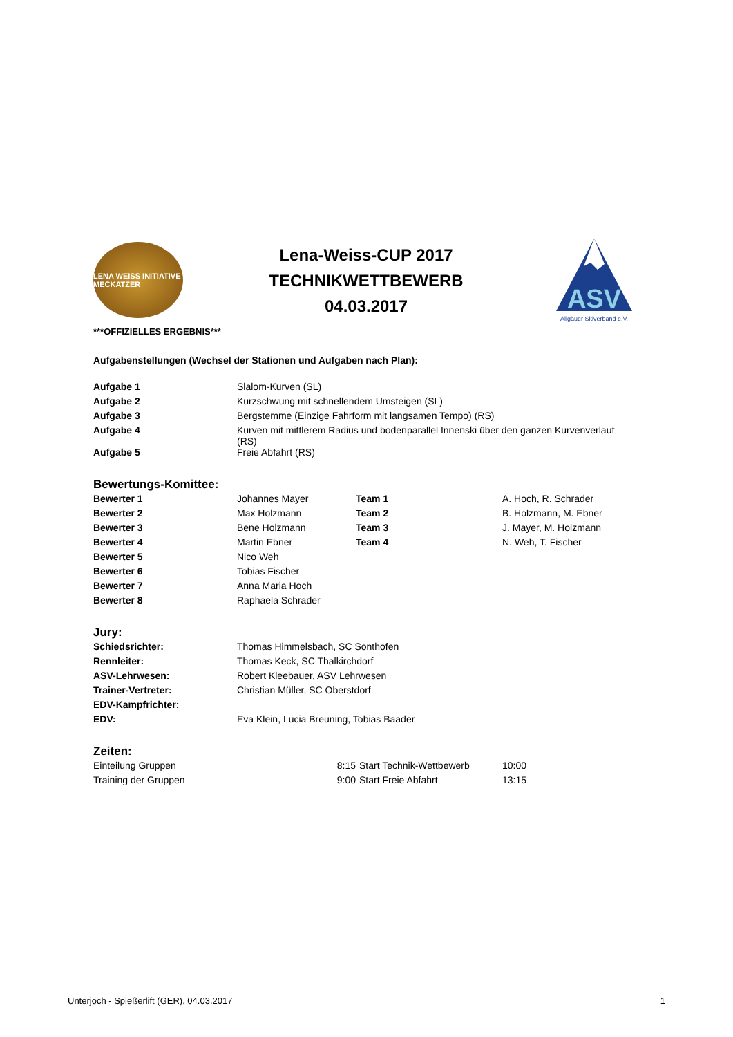LENA WEISS INITIATIVE MECKATZER
Lena-Weiss-CUP 2017
TECHNIKWETTBEWERB
04.03.2017
ASV
Allgäuer Skiverband e.V.
***OFFIZIELLES ERGEBNIS***
Aufgabenstellungen (Wechsel der Stationen und Aufgaben nach Plan):
| Aufgabe 1 | Slalom-Kurven (SL) |
| Aufgabe 2 | Kurzschwung mit schnellendem Umsteigen (SL) |
| Aufgabe 3 | Bergstemme (Einzige Fahrform mit langsamen Tempo) (RS) |
| Aufgabe 4 | Kurven mit mittlerem Radius und bodenparallel Innenski über den ganzen Kurvenverlauf (RS) |
| Aufgabe 5 | Freie Abfahrt (RS) |
Bewertungs-Komittee:
| Bewerter 1 | Johannes Mayer | Team 1 | A. Hoch, R. Schrader |
| Bewerter 2 | Max Holzmann | Team 2 | B. Holzmann, M. Ebner |
| Bewerter 3 | Bene Holzmann | Team 3 | J. Mayer, M. Holzmann |
| Bewerter 4 | Martin Ebner | Team 4 | N. Weh, T. Fischer |
| Bewerter 5 | Nico Weh | | |
| Bewerter 6 | Tobias Fischer | | |
| Bewerter 7 | Anna Maria Hoch | | |
| Bewerter 8 | Raphaela Schrader | | |
Jury:
| Schiedsrichter: | Thomas Himmelsbach, SC Sonthofen |
| Rennleiter: | Thomas Keck, SC Thalkirchdorf |
| ASV-Lehrwesen: | Robert Kleebauer, ASV Lehrwesen |
| Trainer-Vertreter: | Christian Müller, SC Oberstdorf |
| EDV-Kampfrichter: | |
| EDV: | Eva Klein, Lucia Breuning, Tobias Baader |
Zeiten:
| Einteilung Gruppen | 8:15 | Start Technik-Wettbewerb | 10:00 |
| Training der Gruppen | 9:00 | Start Freie Abfahrt | 13:15 |
Unterjoch - Spießerlift (GER), 04.03.2017 1